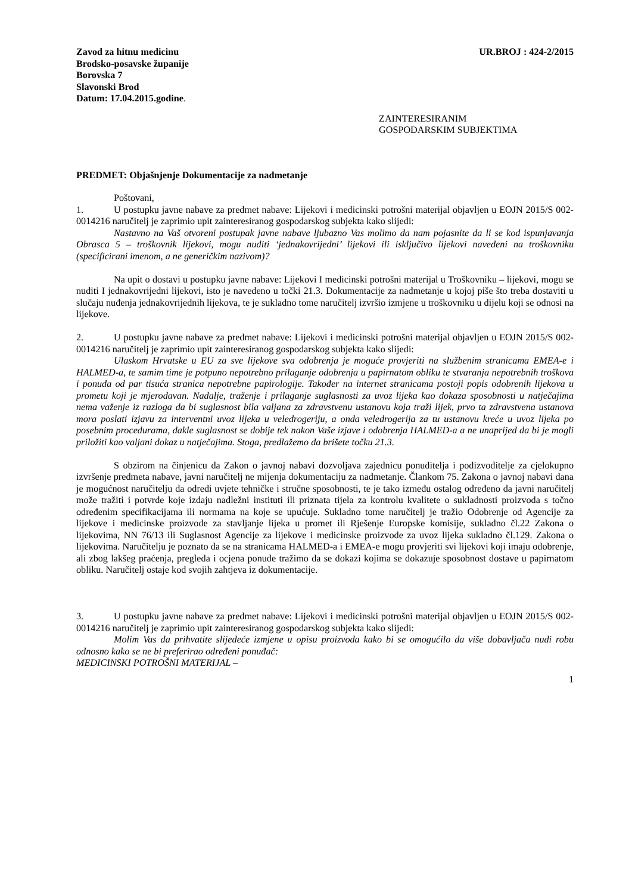Zavod za hitnu medicinu
Brodsko-posavske županije
Borovska 7
Slavonski Brod
Datum: 17.04.2015.godine.
UR.BROJ : 424-2/2015
ZAINTERESIRANIM
GOSPODARSKIM SUBJEKTIMA
PREDMET: Objašnjenje Dokumentacije za nadmetanje
Poštovani,
1. U postupku javne nabave za predmet nabave: Lijekovi i medicinski potrošni materijal objavljen u EOJN 2015/S 002-0014216 naručitelj je zaprimio upit zainteresiranog gospodarskog subjekta kako slijedi:
Nastavno na Vaš otvoreni postupak javne nabave ljubazno Vas molimo da nam pojasnite da li se kod ispunjavanja Obrasca 5 – troškovnik lijekovi, mogu nuditi ‘jednakovrijedni’ lijekovi ili isključivo lijekovi navedeni na troškovniku (specificirani imenom, a ne generičkim nazivom)?
Na upit o dostavi u postupku javne nabave: Lijekovi I medicinski potrošni materijal u Troškovniku – lijekovi, mogu se nuditi I jednakovrijedni lijekovi, isto je navedeno u točki 21.3. Dokumentacije za nadmetanje u kojoj piše što treba dostaviti u slučaju nuđenja jednakovrijednih lijekova, te je sukladno tome naručitelj izvršio izmjene u troškovniku u dijelu koji se odnosi na lijekove.
2. U postupku javne nabave za predmet nabave: Lijekovi i medicinski potrošni materijal objavljen u EOJN 2015/S 002-0014216 naručitelj je zaprimio upit zainteresiranog gospodarskog subjekta kako slijedi:
Ulaskom Hrvatske u EU za sve lijekove sva odobrenja je moguće provjeriti na službenim stranicama EMEA-e i HALMED-a, te samim time je potpuno nepotrebno prilaganje odobrenja u papirnatom obliku te stvaranja nepotrebnih troškova i ponuda od par tisuća stranica nepotrebne papirologije. Također na internet stranicama postoji popis odobrenih lijekova u prometu koji je mjerodavan. Nadalje, traženje i prilaganje suglasnosti za uvoz lijeka kao dokaza sposobnosti u natječajima nema važenje iz razloga da bi suglasnost bila valjana za zdravstvenu ustanovu koja traži lijek, prvo ta zdravstvena ustanova mora poslati izjavu za interventni uvoz lijeka u veledrogeriju, a onda veledrogerija za tu ustanovu kreće u uvoz lijeka po posebnim procedurama, dakle suglasnost se dobije tek nakon Vaše izjave i odobrenja HALMED-a a ne unaprijed da bi je mogli priložiti kao valjani dokaz u natječajima. Stoga, predlažemo da brišete točku 21.3.
S obzirom na činjenicu da Zakon o javnoj nabavi dozvoljava zajednicu ponuditelja i podizvoditelje za cjelokupno izvršenje predmeta nabave, javni naručitelj ne mijenja dokumentaciju za nadmetanje. Člankom 75. Zakona o javnoj nabavi dana je mogućnost naručitelju da odredi uvjete tehničke i stručne sposobnosti, te je tako između ostalog određeno da javni naručitelj može tražiti i potvrde koje izdaju nadležni instituti ili priznata tijela za kontrolu kvalitete o sukladnosti proizvoda s točno određenim specifikacijama ili normama na koje se upućuje. Sukladno tome naručitelj je tražio Odobrenje od Agencije za lijekove i medicinske proizvode za stavljanje lijeka u promet ili Rješenje Europske komisije, sukladno čl.22 Zakona o lijekovima, NN 76/13 ili Suglasnost Agencije za lijekove i medicinske proizvode za uvoz lijeka sukladno čl.129. Zakona o lijekovima. Naručitelju je poznato da se na stranicama HALMED-a i EMEA-e mogu provjeriti svi lijekovi koji imaju odobrenje, ali zbog lakšeg praćenja, pregleda i ocjena ponude tražimo da se dokazi kojima se dokazuje sposobnost dostave u papirnatom obliku. Naručitelj ostaje kod svojih zahtjeva iz dokumentacije.
3. U postupku javne nabave za predmet nabave: Lijekovi i medicinski potrošni materijal objavljen u EOJN 2015/S 002-0014216 naručitelj je zaprimio upit zainteresiranog gospodarskog subjekta kako slijedi:
Molim Vas da prihvatite slijedeće izmjene u opisu proizvoda kako bi se omogućilo da više dobavljača nudi robu odnosno kako se ne bi preferirao određeni ponuđač:
MEDICINSKI POTROŠNI MATERIJAL –
1